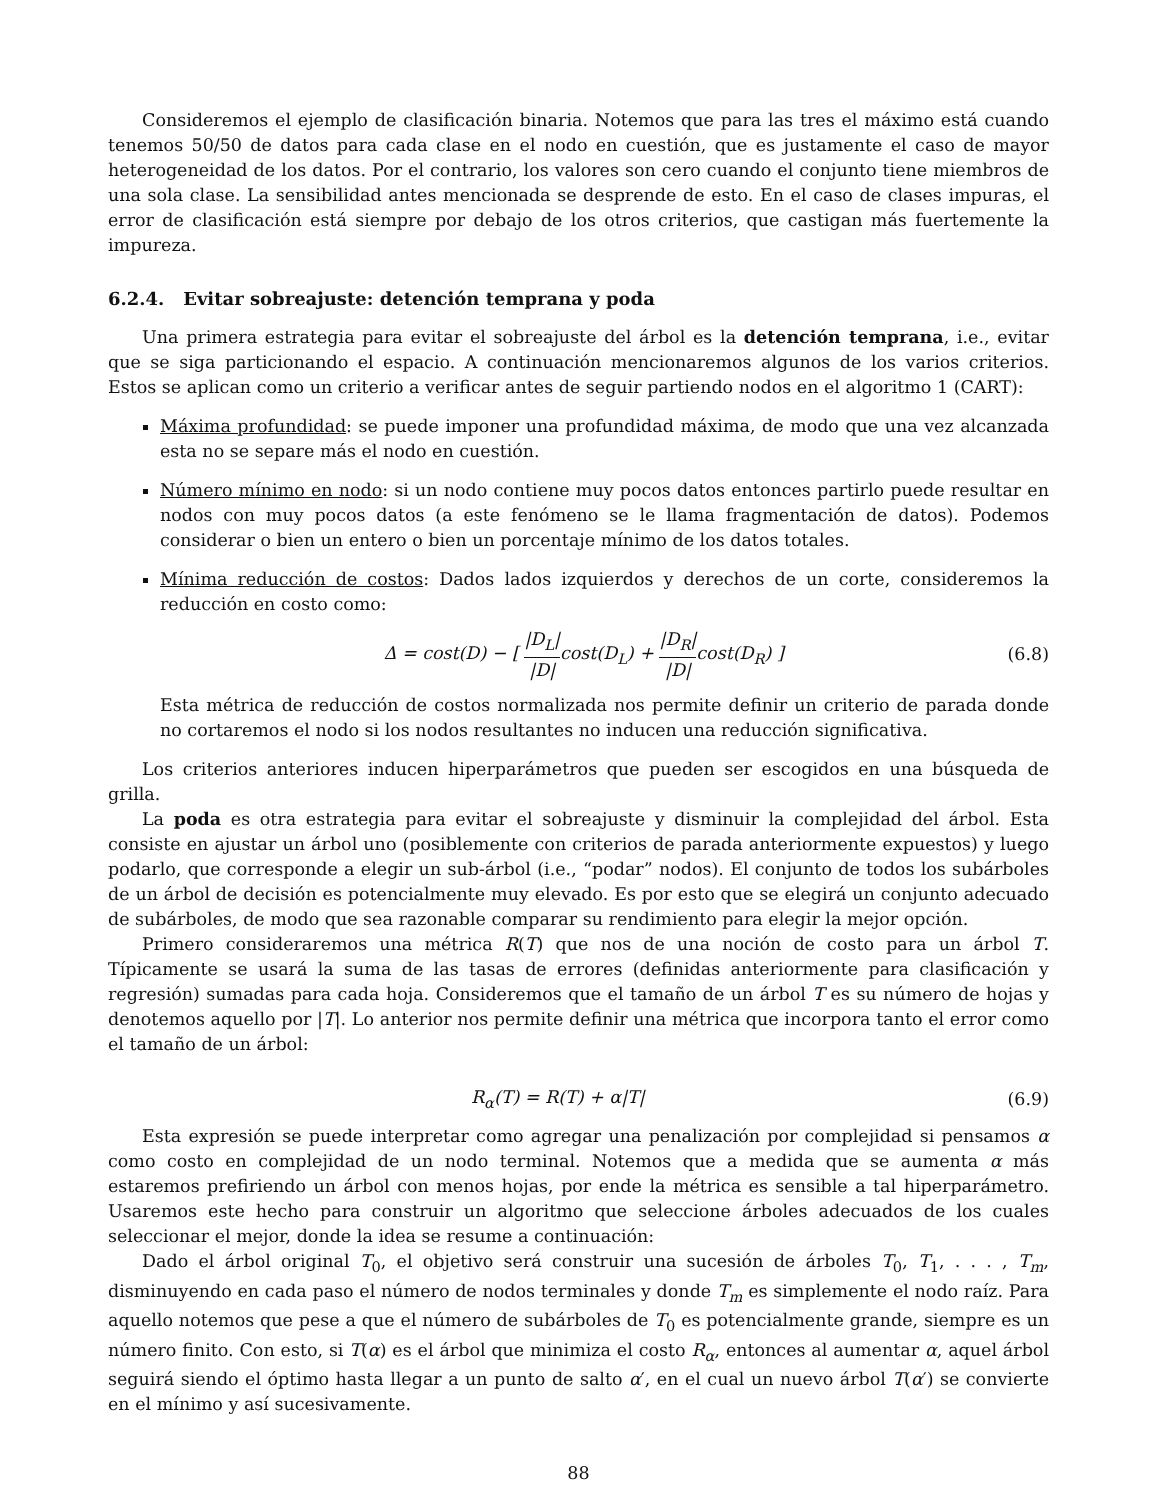Consideremos el ejemplo de clasificación binaria. Notemos que para las tres el máximo está cuando tenemos 50/50 de datos para cada clase en el nodo en cuestión, que es justamente el caso de mayor heterogeneidad de los datos. Por el contrario, los valores son cero cuando el conjunto tiene miembros de una sola clase. La sensibilidad antes mencionada se desprende de esto. En el caso de clases impuras, el error de clasificación está siempre por debajo de los otros criterios, que castigan más fuertemente la impureza.
6.2.4. Evitar sobreajuste: detención temprana y poda
Una primera estrategia para evitar el sobreajuste del árbol es la detención temprana, i.e., evitar que se siga particionando el espacio. A continuación mencionaremos algunos de los varios criterios. Estos se aplican como un criterio a verificar antes de seguir partiendo nodos en el algoritmo 1 (CART):
Máxima profundidad: se puede imponer una profundidad máxima, de modo que una vez alcanzada esta no se separe más el nodo en cuestión.
Número mínimo en nodo: si un nodo contiene muy pocos datos entonces partirlo puede resultar en nodos con muy pocos datos (a este fenómeno se le llama fragmentación de datos). Podemos considerar o bien un entero o bien un porcentaje mínimo de los datos totales.
Mínima reducción de costos: Dados lados izquierdos y derechos de un corte, consideremos la reducción en costo como:
Δ = cost(D) − [ |D<sub>L</sub>| |D|cost(D<sub>L</sub>) + |D<sub>R</sub>| |D|cost(D<sub>R</sub>) ] (6.8)
Esta métrica de reducción de costos normalizada nos permite definir un criterio de parada donde no cortaremos el nodo si los nodos resultantes no inducen una reducción significativa.
Los criterios anteriores inducen hiperparámetros que pueden ser escogidos en una búsqueda de grilla.
La poda es otra estrategia para evitar el sobreajuste y disminuir la complejidad del árbol. Esta consiste en ajustar un árbol uno (posiblemente con criterios de parada anteriormente expuestos) y luego podarlo, que corresponde a elegir un sub-árbol (i.e., “podar” nodos). El conjunto de todos los subárboles de un árbol de decisión es potencialmente muy elevado. Es por esto que se elegirá un conjunto adecuado de subárboles, de modo que sea razonable comparar su rendimiento para elegir la mejor opción.
Primero consideraremos una métrica R(T) que nos de una noción de costo para un árbol T. Típicamente se usará la suma de las tasas de errores (definidas anteriormente para clasificación y regresión) sumadas para cada hoja. Consideremos que el tamaño de un árbol T es su número de hojas y denotemos aquello por |T|. Lo anterior nos permite definir una métrica que incorpora tanto el error como el tamaño de un árbol:
R<sub>α</sub>(T) = R(T) + α|T| (6.9)
Esta expresión se puede interpretar como agregar una penalización por complejidad si pensamos α como costo en complejidad de un nodo terminal. Notemos que a medida que se aumenta α más estaremos prefiriendo un árbol con menos hojas, por ende la métrica es sensible a tal hiperparámetro. Usaremos este hecho para construir un algoritmo que seleccione árboles adecuados de los cuales seleccionar el mejor, donde la idea se resume a continuación:
Dado el árbol original T<sub>0</sub>, el objetivo será construir una sucesión de árboles T<sub>0</sub>, T<sub>1</sub>, . . . , T<sub>m</sub>, disminuyendo en cada paso el número de nodos terminales y donde T<sub>m</sub> es simplemente el nodo raíz. Para aquello notemos que pese a que el número de subárboles de T<sub>0</sub> es potencialmente grande, siempre es un número finito. Con esto, si T(α) es el árbol que minimiza el costo R<sub>α</sub>, entonces al aumentar α, aquel árbol seguirá siendo el óptimo hasta llegar a un punto de salto α′, en el cual un nuevo árbol T(α′) se convierte en el mínimo y así sucesivamente.
88